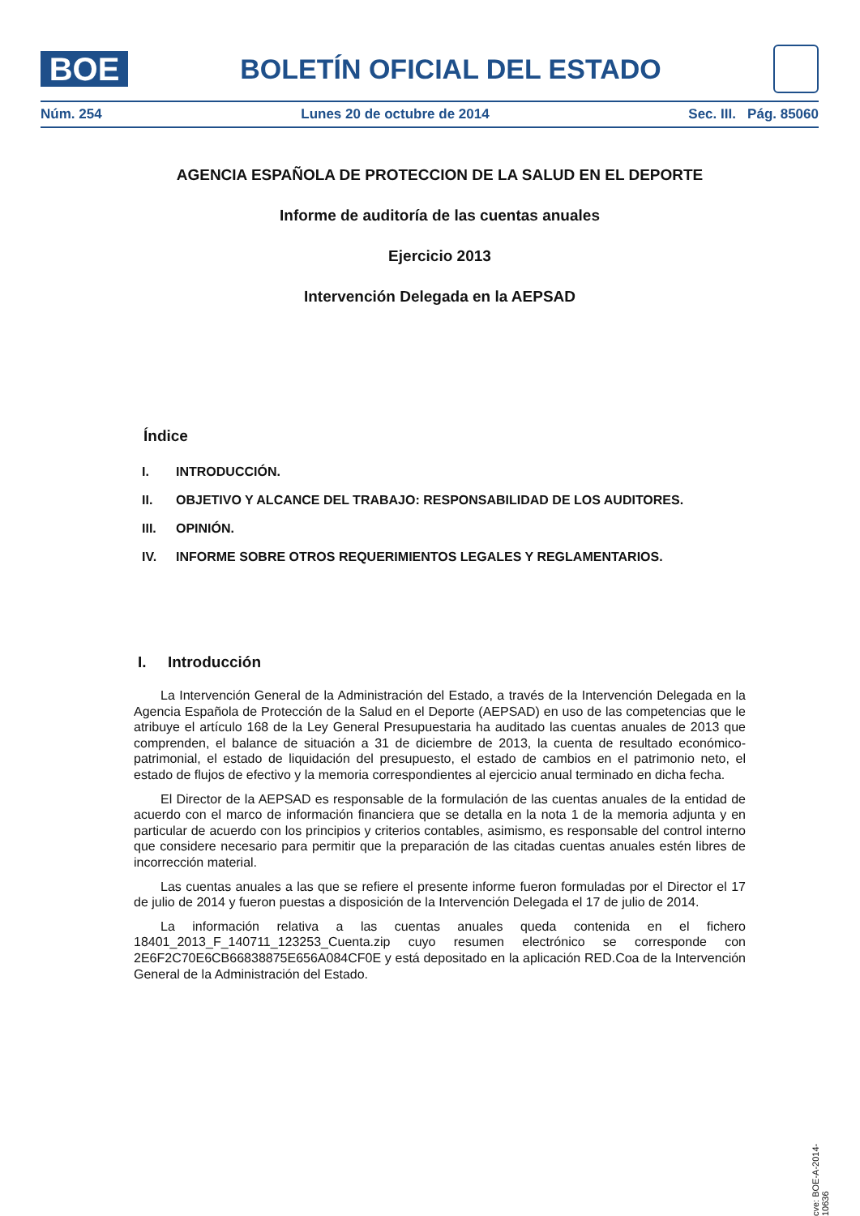BOE
BOLETÍN OFICIAL DEL ESTADO
Núm. 254 Lunes 20 de octubre de 2014 Sec. III. Pág. 85060
AGENCIA ESPAÑOLA DE PROTECCION DE LA SALUD EN EL DEPORTE
Informe de auditoría de las cuentas anuales
Ejercicio 2013
Intervención Delegada en la AEPSAD
Índice
I. INTRODUCCIÓN.
II. OBJETIVO Y ALCANCE DEL TRABAJO: RESPONSABILIDAD DE LOS AUDITORES.
III. OPINIÓN.
IV. INFORME SOBRE OTROS REQUERIMIENTOS LEGALES Y REGLAMENTARIOS.
I. Introducción
La Intervención General de la Administración del Estado, a través de la Intervención Delegada en la Agencia Española de Protección de la Salud en el Deporte (AEPSAD) en uso de las competencias que le atribuye el artículo 168 de la Ley General Presupuestaria ha auditado las cuentas anuales de 2013 que comprenden, el balance de situación a 31 de diciembre de 2013, la cuenta de resultado económico-patrimonial, el estado de liquidación del presupuesto, el estado de cambios en el patrimonio neto, el estado de flujos de efectivo y la memoria correspondientes al ejercicio anual terminado en dicha fecha.
El Director de la AEPSAD es responsable de la formulación de las cuentas anuales de la entidad de acuerdo con el marco de información financiera que se detalla en la nota 1 de la memoria adjunta y en particular de acuerdo con los principios y criterios contables, asimismo, es responsable del control interno que considere necesario para permitir que la preparación de las citadas cuentas anuales estén libres de incorrección material.
Las cuentas anuales a las que se refiere el presente informe fueron formuladas por el Director el 17 de julio de 2014 y fueron puestas a disposición de la Intervención Delegada el 17 de julio de 2014.
La información relativa a las cuentas anuales queda contenida en el fichero 18401_2013_F_140711_123253_Cuenta.zip cuyo resumen electrónico se corresponde con 2E6F2C70E6CB66838875E656A084CF0E y está depositado en la aplicación RED.Coa de la Intervención General de la Administración del Estado.
cve: BOE-A-2014-10636